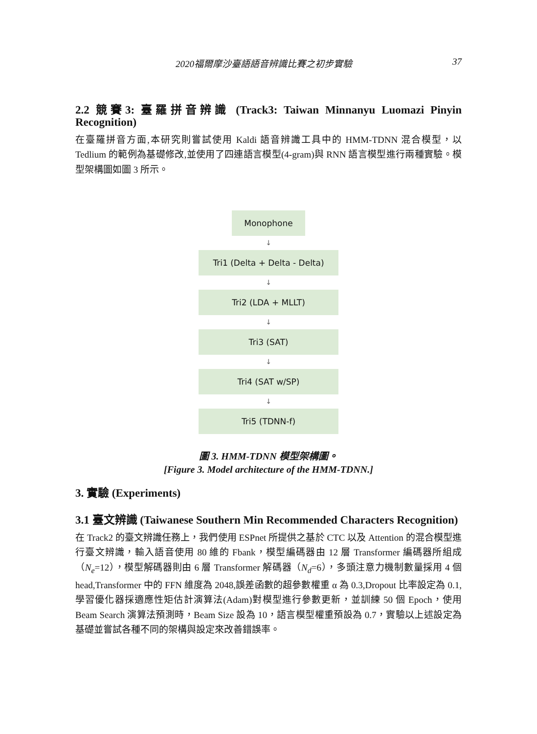2020福爾摩沙臺語語音辨識比賽之初步實驗 37
2.2 競賽3: 臺羅拼音辨識 (Track3: Taiwan Minnanyu Luomazi Pinyin Recognition)
在臺羅拼音方面,本研究則嘗試使用 Kaldi 語音辨識工具中的 HMM-TDNN 混合模型，以 Tedlium 的範例為基礎修改,並使用了四連語言模型(4-gram)與 RNN 語言模型進行兩種實驗。模型架構圖如圖 3 所示。
Monophone
↓
Tri1 (Delta + Delta - Delta)
↓
Tri2 (LDA + MLLT)
↓
Tri3 (SAT)
↓
Tri4 (SAT w/SP)
↓
Tri5 (TDNN-f)
圖 3. HMM-TDNN 模型架構圖。
[Figure 3. Model architecture of the HMM-TDNN.]
3. 實驗 (Experiments)
3.1 臺文辨識 (Taiwanese Southern Min Recommended Characters Recognition)
在 Track2 的臺文辨識任務上，我們使用 ESPnet 所提供之基於 CTC 以及 Attention 的混合模型進行臺文辨識，輸入語音使用 80 維的 Fbank，模型編碼器由 12 層 Transformer 編碼器所組成（N<sub>e</sub>=12），模型解碼器則由 6 層 Transformer 解碼器（N<sub>d</sub>=6），多頭注意力機制數量採用 4 個 head,Transformer 中的 FFN 維度為 2048,誤差函數的超參數權重 α 為 0.3,Dropout 比率設定為 0.1,學習優化器採適應性矩估計演算法(Adam)對模型進行參數更新，並訓練 50 個 Epoch，使用 Beam Search 演算法預測時，Beam Size 設為 10，語言模型權重預設為 0.7，實驗以上述設定為基礎並嘗試各種不同的架構與設定來改善錯誤率。